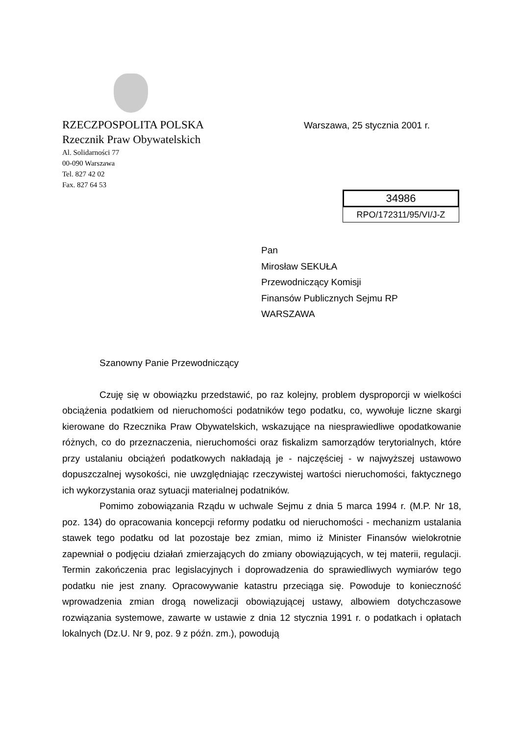RZECZPOSPOLITA POLSKA
Rzecznik Praw Obywatelskich
Al. Solidarności 77
00-090 Warszawa
Tel. 827 42 02
Fax. 827 64 53
Warszawa, 25 stycznia 2001 r.
34986
RPO/172311/95/VI/J-Z
Pan
Mirosław SEKUŁA
Przewodniczący Komisji
Finansów Publicznych Sejmu RP
WARSZAWA
Szanowny Panie Przewodniczący
Czuję się w obowiązku przedstawić, po raz kolejny, problem dysproporcji w wielkości obciążenia podatkiem od nieruchomości podatników tego podatku, co, wywołuje liczne skargi kierowane do Rzecznika Praw Obywatelskich, wskazujące na niesprawiedliwe opodatkowanie różnych, co do przeznaczenia, nieruchomości oraz fiskalizm samorządów terytorialnych, które przy ustalaniu obciążeń podatkowych nakładają je - najczęściej - w najwyższej ustawowo dopuszczalnej wysokości, nie uwzględniając rzeczywistej wartości nieruchomości, faktycznego ich wykorzystania oraz sytuacji materialnej podatników.
Pomimo zobowiązania Rządu w uchwale Sejmu z dnia 5 marca 1994 r. (M.P. Nr 18, poz. 134) do opracowania koncepcji reformy podatku od nieruchomości - mechanizm ustalania stawek tego podatku od lat pozostaje bez zmian, mimo iż Minister Finansów wielokrotnie zapewniał o podjęciu działań zmierzających do zmiany obowiązujących, w tej materii, regulacji. Termin zakończenia prac legislacyjnych i doprowadzenia do sprawiedliwych wymiarów tego podatku nie jest znany. Opracowywanie katastru przeciąga się. Powoduje to konieczność wprowadzenia zmian drogą nowelizacji obowiązującej ustawy, albowiem dotychczasowe rozwiązania systemowe, zawarte w ustawie z dnia 12 stycznia 1991 r. o podatkach i opłatach lokalnych (Dz.U. Nr 9, poz. 9 z późn. zm.), powodują